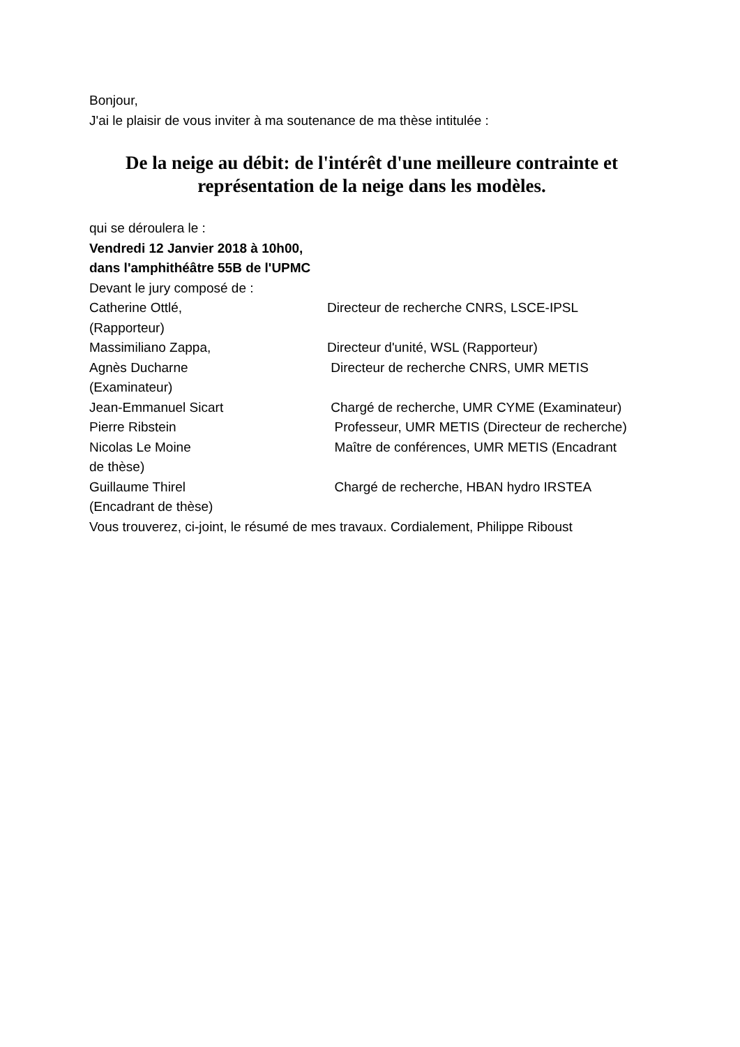Bonjour,
J'ai le plaisir de vous inviter à ma soutenance de ma thèse intitulée :
De la neige au débit: de l'intérêt d'une meilleure contrainte et représentation de la neige dans les modèles.
qui se déroulera le :
Vendredi 12 Janvier 2018 à 10h00,
dans l'amphithéâtre 55B de l'UPMC
Devant le jury composé de :
Catherine Ottlé, Directeur de recherche CNRS, LSCE-IPSL
(Rapporteur)
Massimiliano Zappa, Directeur d'unité, WSL (Rapporteur)
Agnès Ducharne Directeur de recherche CNRS, UMR METIS
(Examinateur)
Jean-Emmanuel Sicart Chargé de recherche, UMR CYME (Examinateur)
Pierre Ribstein Professeur, UMR METIS (Directeur de recherche)
Nicolas Le Moine Maître de conférences, UMR METIS (Encadrant
de thèse)
Guillaume Thirel Chargé de recherche, HBAN hydro IRSTEA
(Encadrant de thèse)
Vous trouverez, ci-joint, le résumé de mes travaux. Cordialement, Philippe Riboust